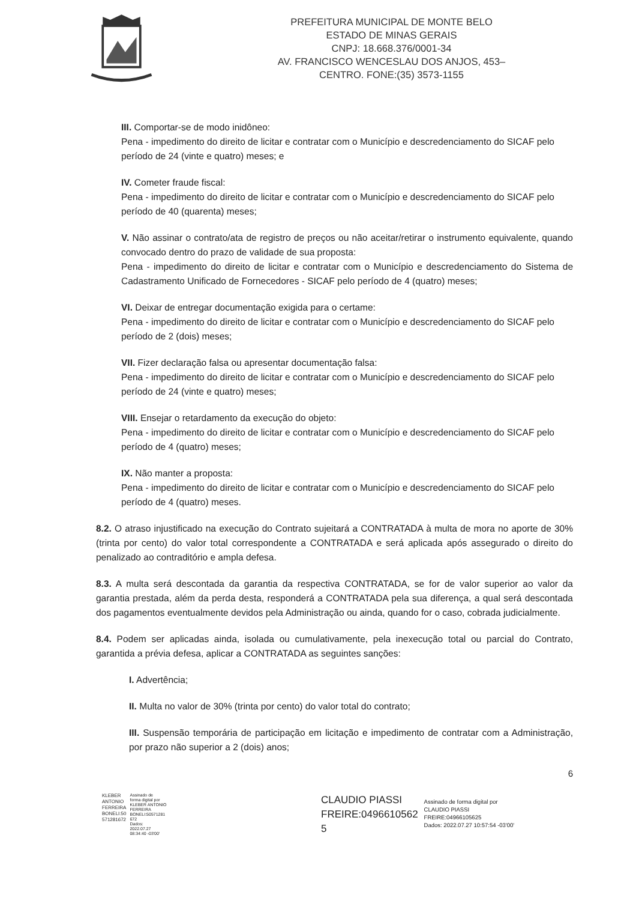PREFEITURA MUNICIPAL DE MONTE BELO
ESTADO DE MINAS GERAIS
CNPJ: 18.668.376/0001-34
AV. FRANCISCO WENCESLAU DOS ANJOS, 453–
CENTRO. FONE:(35) 3573-1155
III. Comportar-se de modo inidôneo:
Pena - impedimento do direito de licitar e contratar com o Município e descredenciamento do SICAF pelo período de 24 (vinte e quatro) meses; e
IV. Cometer fraude fiscal:
Pena - impedimento do direito de licitar e contratar com o Município e descredenciamento do SICAF pelo período de 40 (quarenta) meses;
V. Não assinar o contrato/ata de registro de preços ou não aceitar/retirar o instrumento equivalente, quando convocado dentro do prazo de validade de sua proposta:
Pena - impedimento do direito de licitar e contratar com o Município e descredenciamento do Sistema de Cadastramento Unificado de Fornecedores - SICAF pelo período de 4 (quatro) meses;
VI. Deixar de entregar documentação exigida para o certame:
Pena - impedimento do direito de licitar e contratar com o Município e descredenciamento do SICAF pelo período de 2 (dois) meses;
VII. Fizer declaração falsa ou apresentar documentação falsa:
Pena - impedimento do direito de licitar e contratar com o Município e descredenciamento do SICAF pelo período de 24 (vinte e quatro) meses;
VIII. Ensejar o retardamento da execução do objeto:
Pena - impedimento do direito de licitar e contratar com o Município e descredenciamento do SICAF pelo período de 4 (quatro) meses;
IX. Não manter a proposta:
Pena - impedimento do direito de licitar e contratar com o Município e descredenciamento do SICAF pelo período de 4 (quatro) meses.
8.2. O atraso injustificado na execução do Contrato sujeitará a CONTRATADA à multa de mora no aporte de 30% (trinta por cento) do valor total correspondente a CONTRATADA e será aplicada após assegurado o direito do penalizado ao contraditório e ampla defesa.
8.3. A multa será descontada da garantia da respectiva CONTRATADA, se for de valor superior ao valor da garantia prestada, além da perda desta, responderá a CONTRATADA pela sua diferença, a qual será descontada dos pagamentos eventualmente devidos pela Administração ou ainda, quando for o caso, cobrada judicialmente.
8.4. Podem ser aplicadas ainda, isolada ou cumulativamente, pela inexecução total ou parcial do Contrato, garantida a prévia defesa, aplicar a CONTRATADA as seguintes sanções:
I. Advertência;
II. Multa no valor de 30% (trinta por cento) do valor total do contrato;
III. Suspensão temporária de participação em licitação e impedimento de contratar com a Administração, por prazo não superior a 2 (dois) anos;
6
KLEBER
ANTONIO
FERREIRA
BONELI:50
571281672
Assinado de
forma digital por
KLEBER ANTONIO
FERREIRA
BONELI:50571281
672
Dados:
2022.07.27
08:34:40 -03'00'
CLAUDIO PIASSI
FREIRE:0496610562
5
Assinado de forma digital por
CLAUDIO PIASSI
FREIRE:04966105625
Dados: 2022.07.27 10:57:54 -03'00'